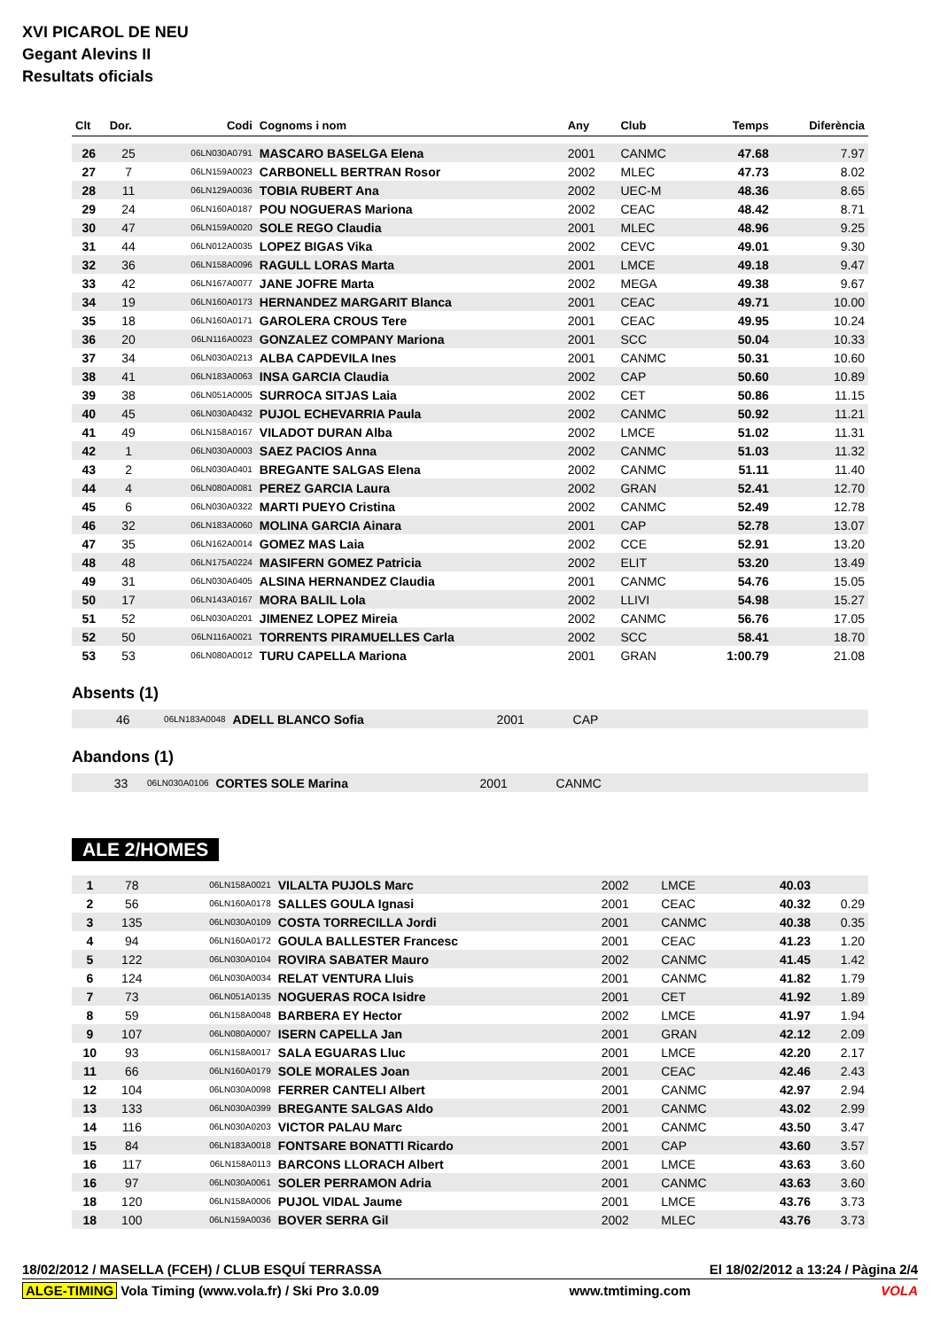XVI PICAROL DE NEU
Gegant Alevins II
Resultats oficials
| Clt | Dor. | Codi | Cognoms i nom | Any | Club | Temps | Diferència |
| --- | --- | --- | --- | --- | --- | --- | --- |
| 26 | 25 | 06LN030A0791 | MASCARO BASELGA Elena | 2001 | CANMC | 47.68 | 7.97 |
| 27 | 7 | 06LN159A0023 | CARBONELL BERTRAN Rosor | 2002 | MLEC | 47.73 | 8.02 |
| 28 | 11 | 06LN129A0036 | TOBIA RUBERT Ana | 2002 | UEC-M | 48.36 | 8.65 |
| 29 | 24 | 06LN160A0187 | POU NOGUERAS Mariona | 2002 | CEAC | 48.42 | 8.71 |
| 30 | 47 | 06LN159A0020 | SOLE REGO Claudia | 2001 | MLEC | 48.96 | 9.25 |
| 31 | 44 | 06LN012A0035 | LOPEZ BIGAS Vika | 2002 | CEVC | 49.01 | 9.30 |
| 32 | 36 | 06LN158A0096 | RAGULL LORAS Marta | 2001 | LMCE | 49.18 | 9.47 |
| 33 | 42 | 06LN167A0077 | JANE JOFRE Marta | 2002 | MEGA | 49.38 | 9.67 |
| 34 | 19 | 06LN160A0173 | HERNANDEZ MARGARIT Blanca | 2001 | CEAC | 49.71 | 10.00 |
| 35 | 18 | 06LN160A0171 | GAROLERA CROUS Tere | 2001 | CEAC | 49.95 | 10.24 |
| 36 | 20 | 06LN116A0023 | GONZALEZ COMPANY Mariona | 2001 | SCC | 50.04 | 10.33 |
| 37 | 34 | 06LN030A0213 | ALBA CAPDEVILA Ines | 2001 | CANMC | 50.31 | 10.60 |
| 38 | 41 | 06LN183A0063 | INSA GARCIA Claudia | 2002 | CAP | 50.60 | 10.89 |
| 39 | 38 | 06LN051A0005 | SURROCA SITJAS Laia | 2002 | CET | 50.86 | 11.15 |
| 40 | 45 | 06LN030A0432 | PUJOL ECHEVARRIA Paula | 2002 | CANMC | 50.92 | 11.21 |
| 41 | 49 | 06LN158A0167 | VILADOT DURAN Alba | 2002 | LMCE | 51.02 | 11.31 |
| 42 | 1 | 06LN030A0003 | SAEZ PACIOS Anna | 2002 | CANMC | 51.03 | 11.32 |
| 43 | 2 | 06LN030A0401 | BREGANTE SALGAS Elena | 2002 | CANMC | 51.11 | 11.40 |
| 44 | 4 | 06LN080A0081 | PEREZ GARCIA Laura | 2002 | GRAN | 52.41 | 12.70 |
| 45 | 6 | 06LN030A0322 | MARTI PUEYO Cristina | 2002 | CANMC | 52.49 | 12.78 |
| 46 | 32 | 06LN183A0060 | MOLINA GARCIA Ainara | 2001 | CAP | 52.78 | 13.07 |
| 47 | 35 | 06LN162A0014 | GOMEZ MAS Laia | 2002 | CCE | 52.91 | 13.20 |
| 48 | 48 | 06LN175A0224 | MASIFERN GOMEZ Patricia | 2002 | ELIT | 53.20 | 13.49 |
| 49 | 31 | 06LN030A0405 | ALSINA HERNANDEZ Claudia | 2001 | CANMC | 54.76 | 15.05 |
| 50 | 17 | 06LN143A0167 | MORA BALIL Lola | 2002 | LLIVI | 54.98 | 15.27 |
| 51 | 52 | 06LN030A0201 | JIMENEZ LOPEZ Mireia | 2002 | CANMC | 56.76 | 17.05 |
| 52 | 50 | 06LN116A0021 | TORRENTS PIRAMUELLES Carla | 2002 | SCC | 58.41 | 18.70 |
| 53 | 53 | 06LN080A0012 | TURU CAPELLA Mariona | 2001 | GRAN | 1:00.79 | 21.08 |
Absents (1)
| | 46 | 06LN183A0048 | ADELL BLANCO Sofia | 2001 | CAP | |
Abandons (1)
| | 33 | 06LN030A0106 | CORTES SOLE Marina | 2001 | CANMC | |
ALE 2/HOMES
| 1 | 78 | 06LN158A0021 | VILALTA PUJOLS Marc | 2002 | LMCE | 40.03 | |
| 2 | 56 | 06LN160A0178 | SALLES GOULA Ignasi | 2001 | CEAC | 40.32 | 0.29 |
| 3 | 135 | 06LN030A0109 | COSTA TORRECILLA Jordi | 2001 | CANMC | 40.38 | 0.35 |
| 4 | 94 | 06LN160A0172 | GOULA BALLESTER Francesc | 2001 | CEAC | 41.23 | 1.20 |
| 5 | 122 | 06LN030A0104 | ROVIRA SABATER Mauro | 2002 | CANMC | 41.45 | 1.42 |
| 6 | 124 | 06LN030A0034 | RELAT VENTURA Lluis | 2001 | CANMC | 41.82 | 1.79 |
| 7 | 73 | 06LN051A0135 | NOGUERAS ROCA Isidre | 2001 | CET | 41.92 | 1.89 |
| 8 | 59 | 06LN158A0048 | BARBERA EY Hector | 2002 | LMCE | 41.97 | 1.94 |
| 9 | 107 | 06LN080A0007 | ISERN CAPELLA Jan | 2001 | GRAN | 42.12 | 2.09 |
| 10 | 93 | 06LN158A0017 | SALA EGUARAS Lluc | 2001 | LMCE | 42.20 | 2.17 |
| 11 | 66 | 06LN160A0179 | SOLE MORALES Joan | 2001 | CEAC | 42.46 | 2.43 |
| 12 | 104 | 06LN030A0098 | FERRER CANTELI Albert | 2001 | CANMC | 42.97 | 2.94 |
| 13 | 133 | 06LN030A0399 | BREGANTE SALGAS Aldo | 2001 | CANMC | 43.02 | 2.99 |
| 14 | 116 | 06LN030A0203 | VICTOR PALAU Marc | 2001 | CANMC | 43.50 | 3.47 |
| 15 | 84 | 06LN183A0018 | FONTSARE BONATTI Ricardo | 2001 | CAP | 43.60 | 3.57 |
| 16 | 117 | 06LN158A0113 | BARCONS LLORACH Albert | 2001 | LMCE | 43.63 | 3.60 |
| 16 | 97 | 06LN030A0061 | SOLER PERRAMON Adria | 2001 | CANMC | 43.63 | 3.60 |
| 18 | 120 | 06LN158A0006 | PUJOL VIDAL Jaume | 2001 | LMCE | 43.76 | 3.73 |
| 18 | 100 | 06LN159A0036 | BOVER SERRA Gil | 2002 | MLEC | 43.76 | 3.73 |
18/02/2012 / MASELLA (FCEH) / CLUB ESQUÍ TERRASSA El 18/02/2012 a 13:24 / Pàgina 2/4
ALGE-TIMING Vola Timing (www.vola.fr) / Ski Pro 3.0.09 www.tmtiming.com VOLA